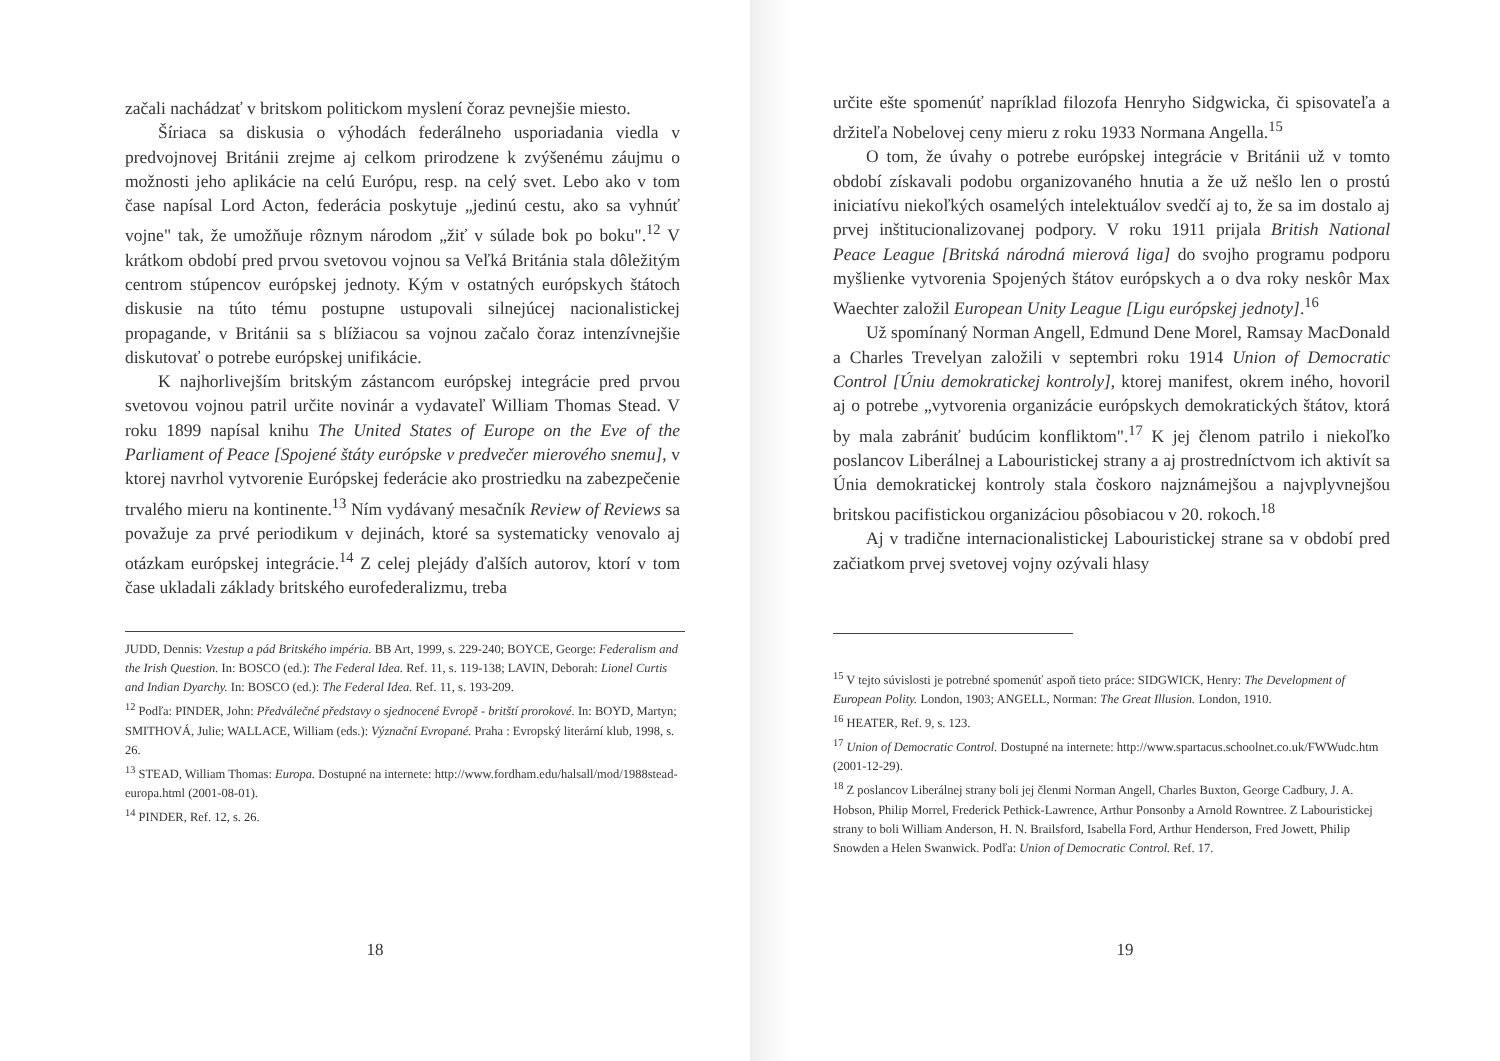začali nachádzať v britskom politickom myslení čoraz pevnejšie miesto.
Šíriaca sa diskusia o výhodách federálneho usporiadania viedla v predvojnovej Británii zrejme aj celkom prirodzene k zvýšenému záujmu o možnosti jeho aplikácie na celú Európu, resp. na celý svet. Lebo ako v tom čase napísal Lord Acton, federácia poskytuje „jedinú cestu, ako sa vyhnúť vojne" tak, že umožňuje rôznym národom „žiť v súlade bok po boku".<sup>12</sup> V krátkom období pred prvou svetovou vojnou sa Veľká Británia stala dôležitým centrom stúpencov európskej jednoty. Kým v ostatných európskych štátoch diskusie na túto tému postupne ustupovali silnejúcej nacionalistickej propagande, v Británii sa s blížiacou sa vojnou začalo čoraz intenzívnejšie diskutovať o potrebe európskej unifikácie.
K najhorlivejším britským zástancom európskej integrácie pred prvou svetovou vojnou patril určite novinár a vydavateľ William Thomas Stead. V roku 1899 napísal knihu The United States of Europe on the Eve of the Parliament of Peace [Spojené štáty európske v predvečer mierového snemu], v ktorej navrhol vytvorenie Európskej federácie ako prostriedku na zabezpečenie trvalého mieru na kontinente.<sup>13</sup> Ním vydávaný mesačník Review of Reviews sa považuje za prvé periodikum v dejinách, ktoré sa systematicky venovalo aj otázkam európskej integrácie.<sup>14</sup> Z celej plejády ďalších autorov, ktorí v tom čase ukladali základy britského eurofederalizmu, treba
JUDD, Dennis: Vzestup a pád Britského impéria. BB Art, 1999, s. 229-240; BOYCE, George: Federalism and the Irish Question. In: BOSCO (ed.): The Federal Idea. Ref. 11, s. 119-138; LAVIN, Deborah: Lionel Curtis and Indian Dyarchy. In: BOSCO (ed.): The Federal Idea. Ref. 11, s. 193-209.
<sup>12</sup> Podľa: PINDER, John: Předválečné představy o sjednocené Evropě - britští prorokové. In: BOYD, Martyn; SMITHOVÁ, Julie; WALLACE, William (eds.): Význační Evropané. Praha : Evropský literární klub, 1998, s. 26.
<sup>13</sup> STEAD, William Thomas: Europa. Dostupné na internete: http://www.fordham.edu/halsall/mod/1988stead-europa.html (2001-08-01).
<sup>14</sup> PINDER, Ref. 12, s. 26.
18
určite ešte spomenúť napríklad filozofa Henryho Sidgwicka, či spisovateľa a držiteľa Nobelovej ceny mieru z roku 1933 Normana Angella.<sup>15</sup>
O tom, že úvahy o potrebe európskej integrácie v Británii už v tomto období získavali podobu organizovaného hnutia a že už nešlo len o prostú iniciatívu niekoľkých osamelých intelektuálov svedčí aj to, že sa im dostalo aj prvej inštitucionalizovanej podpory. V roku 1911 prijala British National Peace League [Britská národná mierová liga] do svojho programu podporu myšlienke vytvorenia Spojených štátov európskych a o dva roky neskôr Max Waechter založil European Unity League [Ligu európskej jednoty].<sup>16</sup>
Už spomínaný Norman Angell, Edmund Dene Morel, Ramsay MacDonald a Charles Trevelyan založili v septembri roku 1914 Union of Democratic Control [Úniu demokratickej kontroly], ktorej manifest, okrem iného, hovoril aj o potrebe „vytvorenia organizácie európskych demokratických štátov, ktorá by mala zabrániť budúcim konfliktom".<sup>17</sup> K jej členom patrilo i niekoľko poslancov Liberálnej a Labouristickej strany a aj prostredníctvom ich aktivít sa Únia demokratickej kontroly stala čoskoro najznámejšou a najvplyvnejšou britskou pacifistickou organizáciou pôsobiacou v 20. rokoch.<sup>18</sup>
Aj v tradične internacionalistickej Labouristickej strane sa v období pred začiatkom prvej svetovej vojny ozývali hlasy
<sup>15</sup> V tejto súvislosti je potrebné spomenúť aspoň tieto práce: SIDGWICK, Henry: The Development of European Polity. London, 1903; ANGELL, Norman: The Great Illusion. London, 1910.
<sup>16</sup> HEATER, Ref. 9, s. 123.
<sup>17</sup> Union of Democratic Control. Dostupné na internete: http://www.spartacus.schoolnet.co.uk/FWWudc.htm (2001-12-29).
<sup>18</sup> Z poslancov Liberálnej strany boli jej členmi Norman Angell, Charles Buxton, George Cadbury, J. A. Hobson, Philip Morrel, Frederick Pethick-Lawrence, Arthur Ponsonby a Arnold Rowntree. Z Labouristickej strany to boli William Anderson, H. N. Brailsford, Isabella Ford, Arthur Henderson, Fred Jowett, Philip Snowden a Helen Swanwick. Podľa: Union of Democratic Control. Ref. 17.
19